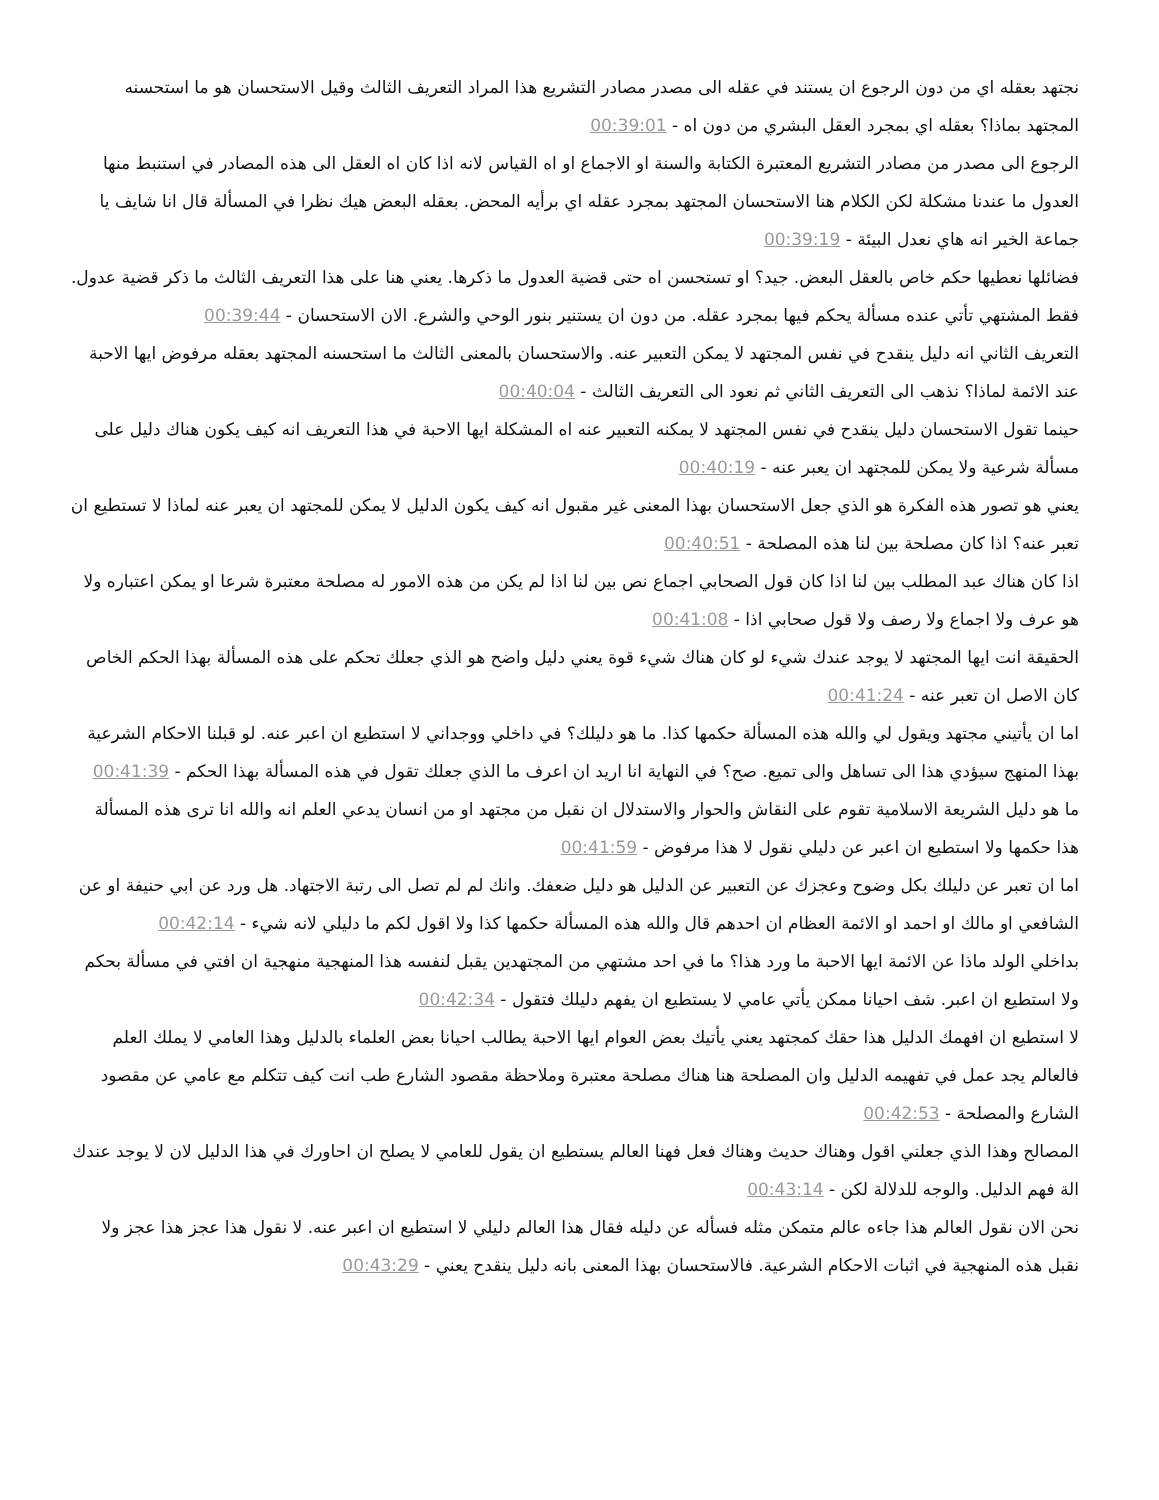نجتهد بعقله اي من دون الرجوع ان يستند في عقله الى مصدر مصادر التشريع هذا المراد التعريف الثالث وقيل الاستحسان هو ما استحسنه المجتهد بماذا؟ بعقله اي بمجرد العقل البشري من دون اه - 00:39:01
الرجوع الى مصدر من مصادر التشريع المعتبرة الكتابة والسنة او الاجماع او اه القياس لانه اذا كان اه العقل الى هذه المصادر في استنبط منها العدول ما عندنا مشكلة لكن الكلام هنا الاستحسان المجتهد بمجرد عقله اي برأيه المحض. بعقله البعض هيك نظرا في المسألة قال انا شايف يا جماعة الخير انه هاي نعدل البيئة - 00:39:19
فضائلها نعطيها حكم خاص بالعقل البعض. جيد؟ او تستحسن اه حتى قضية العدول ما ذكرها. يعني هنا على هذا التعريف الثالث ما ذكر قضية عدول. فقط المشتهي تأتي عنده مسألة يحكم فيها بمجرد عقله. من دون ان يستنير بنور الوحي والشرع. الان الاستحسان - 00:39:44
التعريف الثاني انه دليل ينقدح في نفس المجتهد لا يمكن التعبير عنه. والاستحسان بالمعنى الثالث ما استحسنه المجتهد بعقله مرفوض ايها الاحبة عند الائمة لماذا؟ نذهب الى التعريف الثاني ثم نعود الى التعريف الثالث - 00:40:04
حينما تقول الاستحسان دليل ينقدح في نفس المجتهد لا يمكنه التعبير عنه اه المشكلة ايها الاحبة في هذا التعريف انه كيف يكون هناك دليل على مسألة شرعية ولا يمكن للمجتهد ان يعبر عنه - 00:40:19
يعني هو تصور هذه الفكرة هو الذي جعل الاستحسان بهذا المعنى غير مقبول انه كيف يكون الدليل لا يمكن للمجتهد ان يعبر عنه لماذا لا تستطيع ان تعبر عنه؟ اذا كان مصلحة بين لنا هذه المصلحة - 00:40:51
اذا كان هناك عبد المطلب بين لنا اذا كان قول الصحابي اجماع نص بين لنا اذا لم يكن من هذه الامور له مصلحة معتبرة شرعا او يمكن اعتباره ولا هو عرف ولا اجماع ولا رصف ولا قول صحابي اذا - 00:41:08
الحقيقة انت ايها المجتهد لا يوجد عندك شيء لو كان هناك شيء قوة يعني دليل واضح هو الذي جعلك تحكم على هذه المسألة بهذا الحكم الخاص كان الاصل ان تعبر عنه - 00:41:24
اما ان يأتيني مجتهد ويقول لي والله هذه المسألة حكمها كذا. ما هو دليلك؟ في داخلي ووجداني لا استطيع ان اعبر عنه. لو قبلنا الاحكام الشرعية بهذا المنهج سيؤدي هذا الى تساهل والى تميع. صح؟ في النهاية انا اريد ان اعرف ما الذي جعلك تقول في هذه المسألة بهذا الحكم - 00:41:39
ما هو دليل الشريعة الاسلامية تقوم على النقاش والحوار والاستدلال ان نقبل من مجتهد او من انسان يدعي العلم انه والله انا ترى هذه المسألة هذا حكمها ولا استطيع ان اعبر عن دليلي نقول لا هذا مرفوض - 00:41:59
اما ان تعبر عن دليلك بكل وضوح وعجزك عن التعبير عن الدليل هو دليل ضعفك. وانك لم لم تصل الى رتبة الاجتهاد. هل ورد عن ابي حنيفة او عن الشافعي او مالك او احمد او الائمة العظام ان احدهم قال والله هذه المسألة حكمها كذا ولا اقول لكم ما دليلي لانه شيء - 00:42:14
بداخلي الولد ماذا عن الائمة ايها الاحبة ما ورد هذا؟ ما في احد مشتهي من المجتهدين يقبل لنفسه هذا المنهجية منهجية ان افتي في مسألة بحكم ولا استطيع ان اعبر. شف احيانا ممكن يأتي عامي لا يستطيع ان يفهم دليلك فتقول - 00:42:34
لا استطيع ان افهمك الدليل هذا حقك كمجتهد يعني يأتيك بعض العوام ايها الاحبة يطالب احيانا بعض العلماء بالدليل وهذا العامي لا يملك العلم فالعالم يجد عمل في تفهيمه الدليل وان المصلحة هنا هناك مصلحة معتبرة وملاحظة مقصود الشارع طب انت كيف تتكلم مع عامي عن مقصود الشارع والمصلحة - 00:42:53
المصالح وهذا الذي جعلني اقول وهناك حديث وهناك فعل فهنا العالم يستطيع ان يقول للعامي لا يصلح ان احاورك في هذا الدليل لان لا يوجد عندك الة فهم الدليل. والوجه للدلالة لكن - 00:43:14
نحن الان نقول العالم هذا جاءه عالم متمكن مثله فسأله عن دليله فقال هذا العالم دليلي لا استطيع ان اعبر عنه. لا نقول هذا عجز هذا عجز ولا نقبل هذه المنهجية في اثبات الاحكام الشرعية. فالاستحسان بهذا المعنى بانه دليل ينقدح يعني - 00:43:29